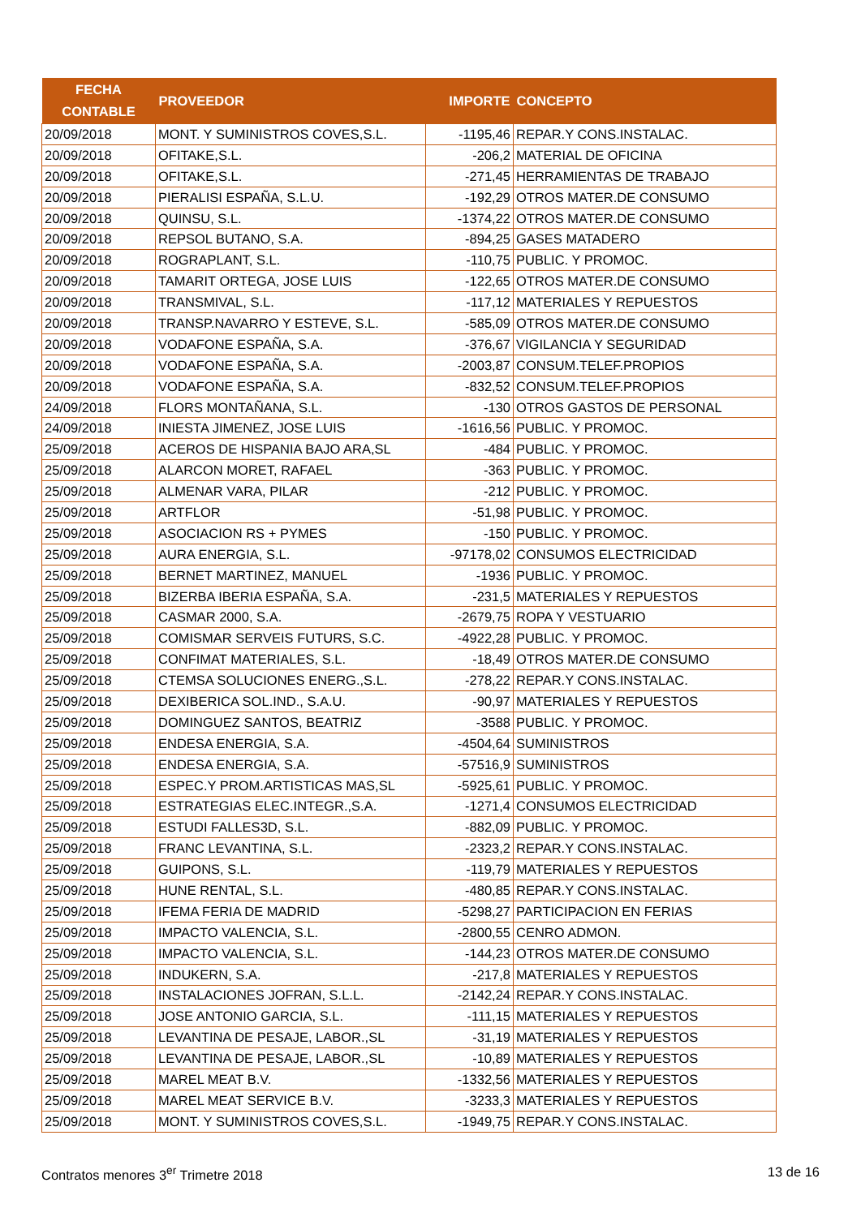| FECHA CONTABLE | PROVEEDOR | IMPORTE | CONCEPTO |
| --- | --- | --- | --- |
| 20/09/2018 | MONT. Y SUMINISTROS COVES,S.L. | -1195,46 | REPAR.Y CONS.INSTALAC. |
| 20/09/2018 | OFITAKE,S.L. | -206,2 | MATERIAL DE OFICINA |
| 20/09/2018 | OFITAKE,S.L. | -271,45 | HERRAMIENTAS DE TRABAJO |
| 20/09/2018 | PIERALISI ESPAÑA, S.L.U. | -192,29 | OTROS MATER.DE CONSUMO |
| 20/09/2018 | QUINSU, S.L. | -1374,22 | OTROS MATER.DE CONSUMO |
| 20/09/2018 | REPSOL BUTANO, S.A. | -894,25 | GASES MATADERO |
| 20/09/2018 | ROGRAPLANT, S.L. | -110,75 | PUBLIC. Y PROMOC. |
| 20/09/2018 | TAMARIT ORTEGA, JOSE LUIS | -122,65 | OTROS MATER.DE CONSUMO |
| 20/09/2018 | TRANSMIVAL, S.L. | -117,12 | MATERIALES Y REPUESTOS |
| 20/09/2018 | TRANSP.NAVARRO Y ESTEVE, S.L. | -585,09 | OTROS MATER.DE CONSUMO |
| 20/09/2018 | VODAFONE ESPAÑA, S.A. | -376,67 | VIGILANCIA Y SEGURIDAD |
| 20/09/2018 | VODAFONE ESPAÑA, S.A. | -2003,87 | CONSUM.TELEF.PROPIOS |
| 20/09/2018 | VODAFONE ESPAÑA, S.A. | -832,52 | CONSUM.TELEF.PROPIOS |
| 24/09/2018 | FLORS MONTAÑANA, S.L. | -130 | OTROS GASTOS DE PERSONAL |
| 24/09/2018 | INIESTA JIMENEZ, JOSE LUIS | -1616,56 | PUBLIC. Y PROMOC. |
| 25/09/2018 | ACEROS DE HISPANIA BAJO ARA,SL | -484 | PUBLIC. Y PROMOC. |
| 25/09/2018 | ALARCON MORET, RAFAEL | -363 | PUBLIC. Y PROMOC. |
| 25/09/2018 | ALMENAR VARA, PILAR | -212 | PUBLIC. Y PROMOC. |
| 25/09/2018 | ARTFLOR | -51,98 | PUBLIC. Y PROMOC. |
| 25/09/2018 | ASOCIACION RS + PYMES | -150 | PUBLIC. Y PROMOC. |
| 25/09/2018 | AURA ENERGIA, S.L. | -97178,02 | CONSUMOS ELECTRICIDAD |
| 25/09/2018 | BERNET MARTINEZ, MANUEL | -1936 | PUBLIC. Y PROMOC. |
| 25/09/2018 | BIZERBA IBERIA ESPAÑA, S.A. | -231,5 | MATERIALES Y REPUESTOS |
| 25/09/2018 | CASMAR 2000, S.A. | -2679,75 | ROPA Y VESTUARIO |
| 25/09/2018 | COMISMAR SERVEIS FUTURS, S.C. | -4922,28 | PUBLIC. Y PROMOC. |
| 25/09/2018 | CONFIMAT MATERIALES, S.L. | -18,49 | OTROS MATER.DE CONSUMO |
| 25/09/2018 | CTEMSA SOLUCIONES ENERG.,S.L. | -278,22 | REPAR.Y CONS.INSTALAC. |
| 25/09/2018 | DEXIBERICA SOL.IND., S.A.U. | -90,97 | MATERIALES Y REPUESTOS |
| 25/09/2018 | DOMINGUEZ SANTOS, BEATRIZ | -3588 | PUBLIC. Y PROMOC. |
| 25/09/2018 | ENDESA ENERGIA, S.A. | -4504,64 | SUMINISTROS |
| 25/09/2018 | ENDESA ENERGIA, S.A. | -57516,9 | SUMINISTROS |
| 25/09/2018 | ESPEC.Y PROM.ARTISTICAS MAS,SL | -5925,61 | PUBLIC. Y PROMOC. |
| 25/09/2018 | ESTRATEGIAS ELEC.INTEGR.,S.A. | -1271,4 | CONSUMOS ELECTRICIDAD |
| 25/09/2018 | ESTUDI FALLES3D, S.L. | -882,09 | PUBLIC. Y PROMOC. |
| 25/09/2018 | FRANC LEVANTINA, S.L. | -2323,2 | REPAR.Y CONS.INSTALAC. |
| 25/09/2018 | GUIPONS, S.L. | -119,79 | MATERIALES Y REPUESTOS |
| 25/09/2018 | HUNE RENTAL, S.L. | -480,85 | REPAR.Y CONS.INSTALAC. |
| 25/09/2018 | IFEMA FERIA DE MADRID | -5298,27 | PARTICIPACION EN FERIAS |
| 25/09/2018 | IMPACTO VALENCIA, S.L. | -2800,55 | CENRO ADMON. |
| 25/09/2018 | IMPACTO VALENCIA, S.L. | -144,23 | OTROS MATER.DE CONSUMO |
| 25/09/2018 | INDUKERN, S.A. | -217,8 | MATERIALES Y REPUESTOS |
| 25/09/2018 | INSTALACIONES JOFRAN, S.L.L. | -2142,24 | REPAR.Y CONS.INSTALAC. |
| 25/09/2018 | JOSE ANTONIO GARCIA, S.L. | -111,15 | MATERIALES Y REPUESTOS |
| 25/09/2018 | LEVANTINA DE PESAJE, LABOR.,SL | -31,19 | MATERIALES Y REPUESTOS |
| 25/09/2018 | LEVANTINA DE PESAJE, LABOR.,SL | -10,89 | MATERIALES Y REPUESTOS |
| 25/09/2018 | MAREL MEAT B.V. | -1332,56 | MATERIALES Y REPUESTOS |
| 25/09/2018 | MAREL MEAT SERVICE B.V. | -3233,3 | MATERIALES Y REPUESTOS |
| 25/09/2018 | MONT. Y SUMINISTROS COVES,S.L. | -1949,75 | REPAR.Y CONS.INSTALAC. |
Contratos menores 3<sup>er</sup> Trimetre 2018 13 de 16